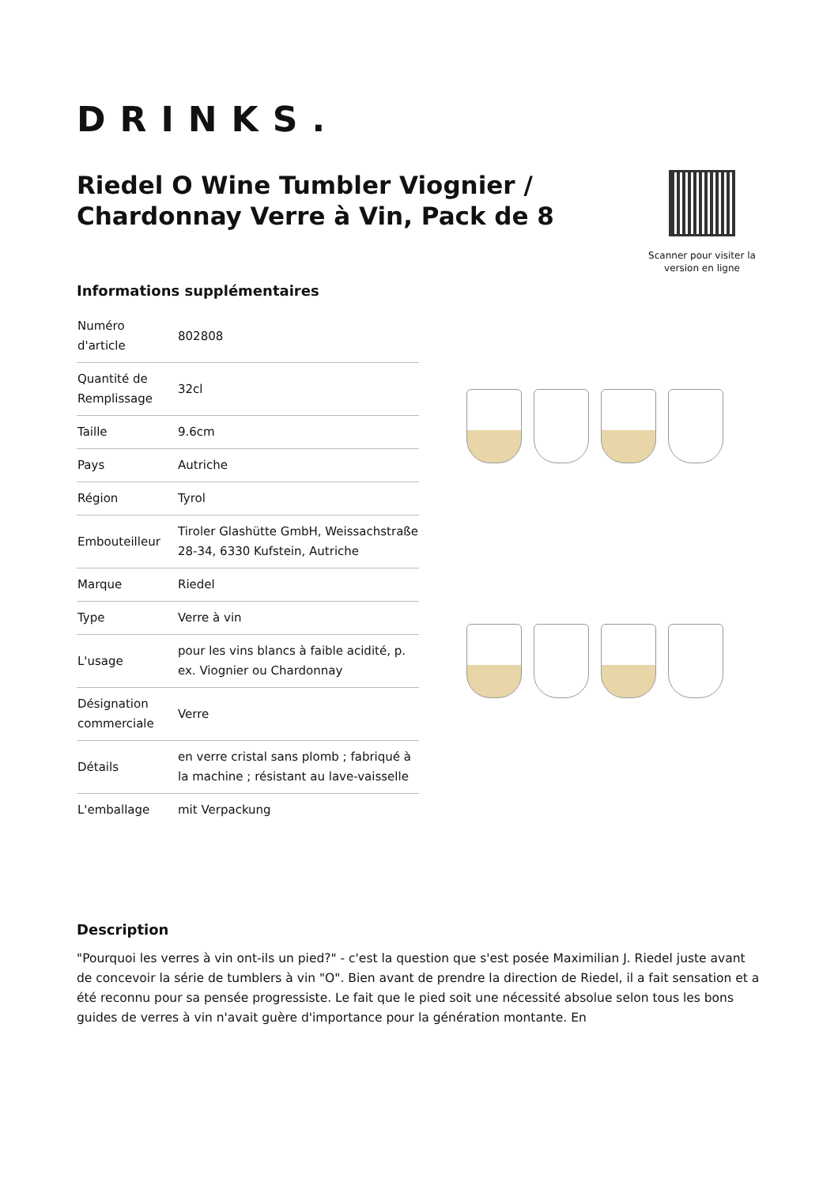DRINKS.
Riedel O Wine Tumbler Viognier / Chardonnay Verre à Vin, Pack de 8
Scanner pour visiter la version en ligne
Informations supplémentaires
| Numéro d'article | 802808 |
| Quantité de Remplissage | 32cl |
| Taille | 9.6cm |
| Pays | Autriche |
| Région | Tyrol |
| Embouteilleur | Tiroler Glashütte GmbH, Weissachstraße 28-34, 6330 Kufstein, Autriche |
| Marque | Riedel |
| Type | Verre à vin |
| L'usage | pour les vins blancs à faible acidité, p. ex. Viognier ou Chardonnay |
| Désignation commerciale | Verre |
| Détails | en verre cristal sans plomb ; fabriqué à la machine ; résistant au lave-vaisselle |
| L'emballage | mit Verpackung |
Description
"Pourquoi les verres à vin ont-ils un pied?" - c'est la question que s'est posée Maximilian J. Riedel juste avant de concevoir la série de tumblers à vin "O". Bien avant de prendre la direction de Riedel, il a fait sensation et a été reconnu pour sa pensée progressiste. Le fait que le pied soit une nécessité absolue selon tous les bons guides de verres à vin n'avait guère d'importance pour la génération montante. En